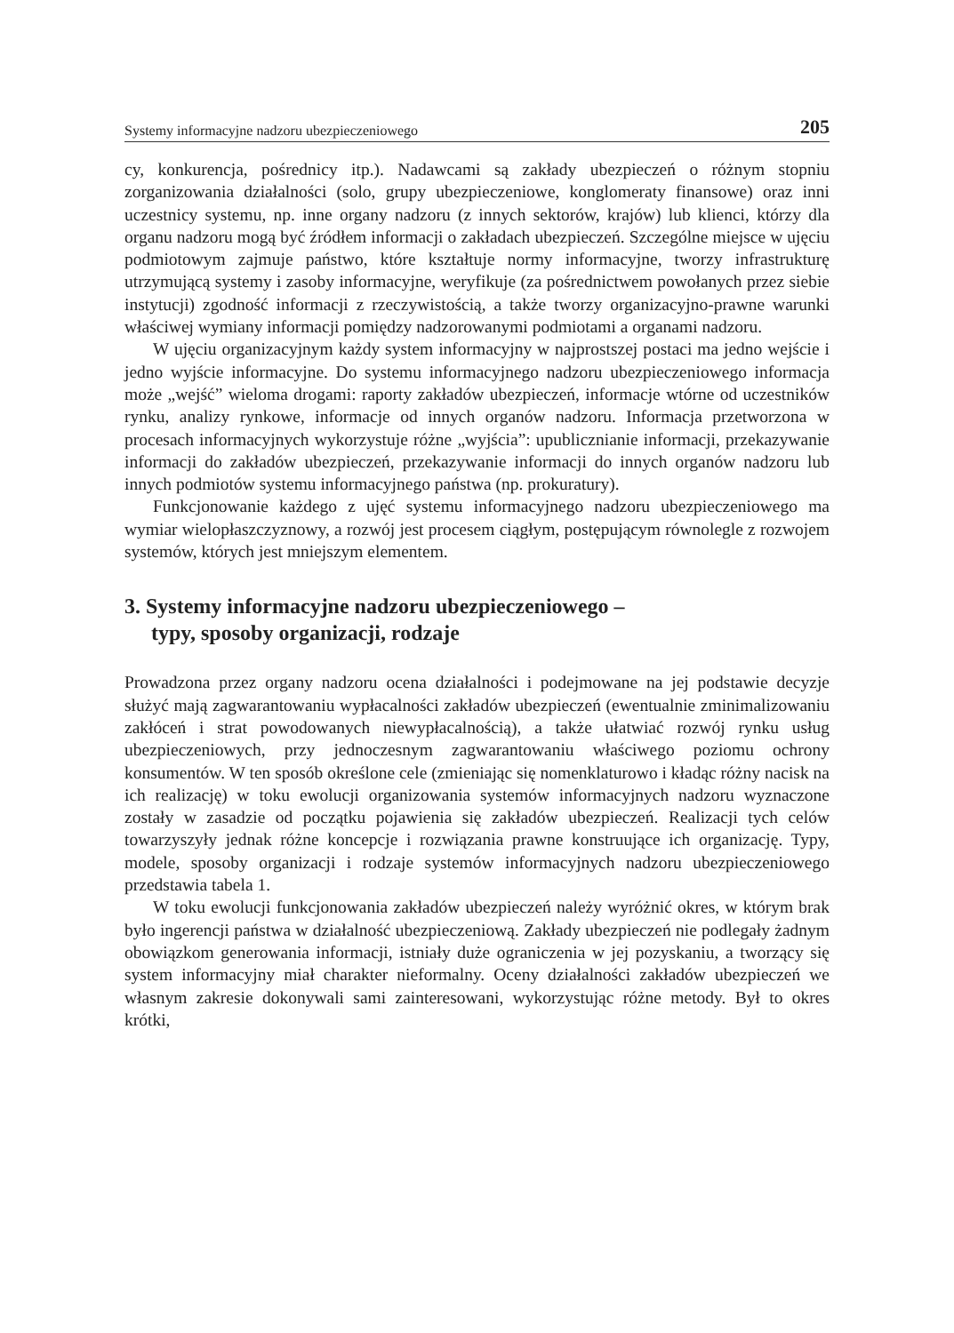Systemy informacyjne nadzoru ubezpieczeniowego 205
cy, konkurencja, pośrednicy itp.). Nadawcami są zakłady ubezpieczeń o różnym stopniu zorganizowania działalności (solo, grupy ubezpieczeniowe, konglomeraty finansowe) oraz inni uczestnicy systemu, np. inne organy nadzoru (z innych sektorów, krajów) lub klienci, którzy dla organu nadzoru mogą być źródłem informacji o zakładach ubezpieczeń. Szczególne miejsce w ujęciu podmiotowym zajmuje państwo, które kształtuje normy informacyjne, tworzy infrastrukturę utrzymującą systemy i zasoby informacyjne, weryfikuje (za pośrednictwem powołanych przez siebie instytucji) zgodność informacji z rzeczywistością, a także tworzy organizacyjno-prawne warunki właściwej wymiany informacji pomiędzy nadzorowanymi podmiotami a organami nadzoru.
W ujęciu organizacyjnym każdy system informacyjny w najprostszej postaci ma jedno wejście i jedno wyjście informacyjne. Do systemu informacyjnego nadzoru ubezpieczeniowego informacja może „wejść” wieloma drogami: raporty zakładów ubezpieczeń, informacje wtórne od uczestników rynku, analizy rynkowe, informacje od innych organów nadzoru. Informacja przetworzona w procesach informacyjnych wykorzystuje różne „wyjścia”: upublicznianie informacji, przekazywanie informacji do zakładów ubezpieczeń, przekazywanie informacji do innych organów nadzoru lub innych podmiotów systemu informacyjnego państwa (np. prokuratury).
Funkcjonowanie każdego z ujęć systemu informacyjnego nadzoru ubezpieczeniowego ma wymiar wielopłaszczyznowy, a rozwój jest procesem ciągłym, postępującym równolegle z rozwojem systemów, których jest mniejszym elementem.
3. Systemy informacyjne nadzoru ubezpieczeniowego –
typy, sposoby organizacji, rodzaje
Prowadzona przez organy nadzoru ocena działalności i podejmowane na jej podstawie decyzje służyć mają zagwarantowaniu wypłacalności zakładów ubezpieczeń (ewentualnie zminimalizowaniu zakłóceń i strat powodowanych niewypłacalnością), a także ułatwiać rozwój rynku usług ubezpieczeniowych, przy jednoczesnym zagwarantowaniu właściwego poziomu ochrony konsumentów. W ten sposób określone cele (zmieniając się nomenklaturowo i kładąc różny nacisk na ich realizację) w toku ewolucji organizowania systemów informacyjnych nadzoru wyznaczone zostały w zasadzie od początku pojawienia się zakładów ubezpieczeń. Realizacji tych celów towarzyszyły jednak różne koncepcje i rozwiązania prawne konstruujące ich organizację. Typy, modele, sposoby organizacji i rodzaje systemów informacyjnych nadzoru ubezpieczeniowego przedstawia tabela 1.
W toku ewolucji funkcjonowania zakładów ubezpieczeń należy wyróżnić okres, w którym brak było ingerencji państwa w działalność ubezpieczeniową. Zakłady ubezpieczeń nie podlegały żadnym obowiązkom generowania informacji, istniały duże ograniczenia w jej pozyskaniu, a tworzący się system informacyjny miał charakter nieformalny. Oceny działalności zakładów ubezpieczeń we własnym zakresie dokonywali sami zainteresowani, wykorzystując różne metody. Był to okres krótki,